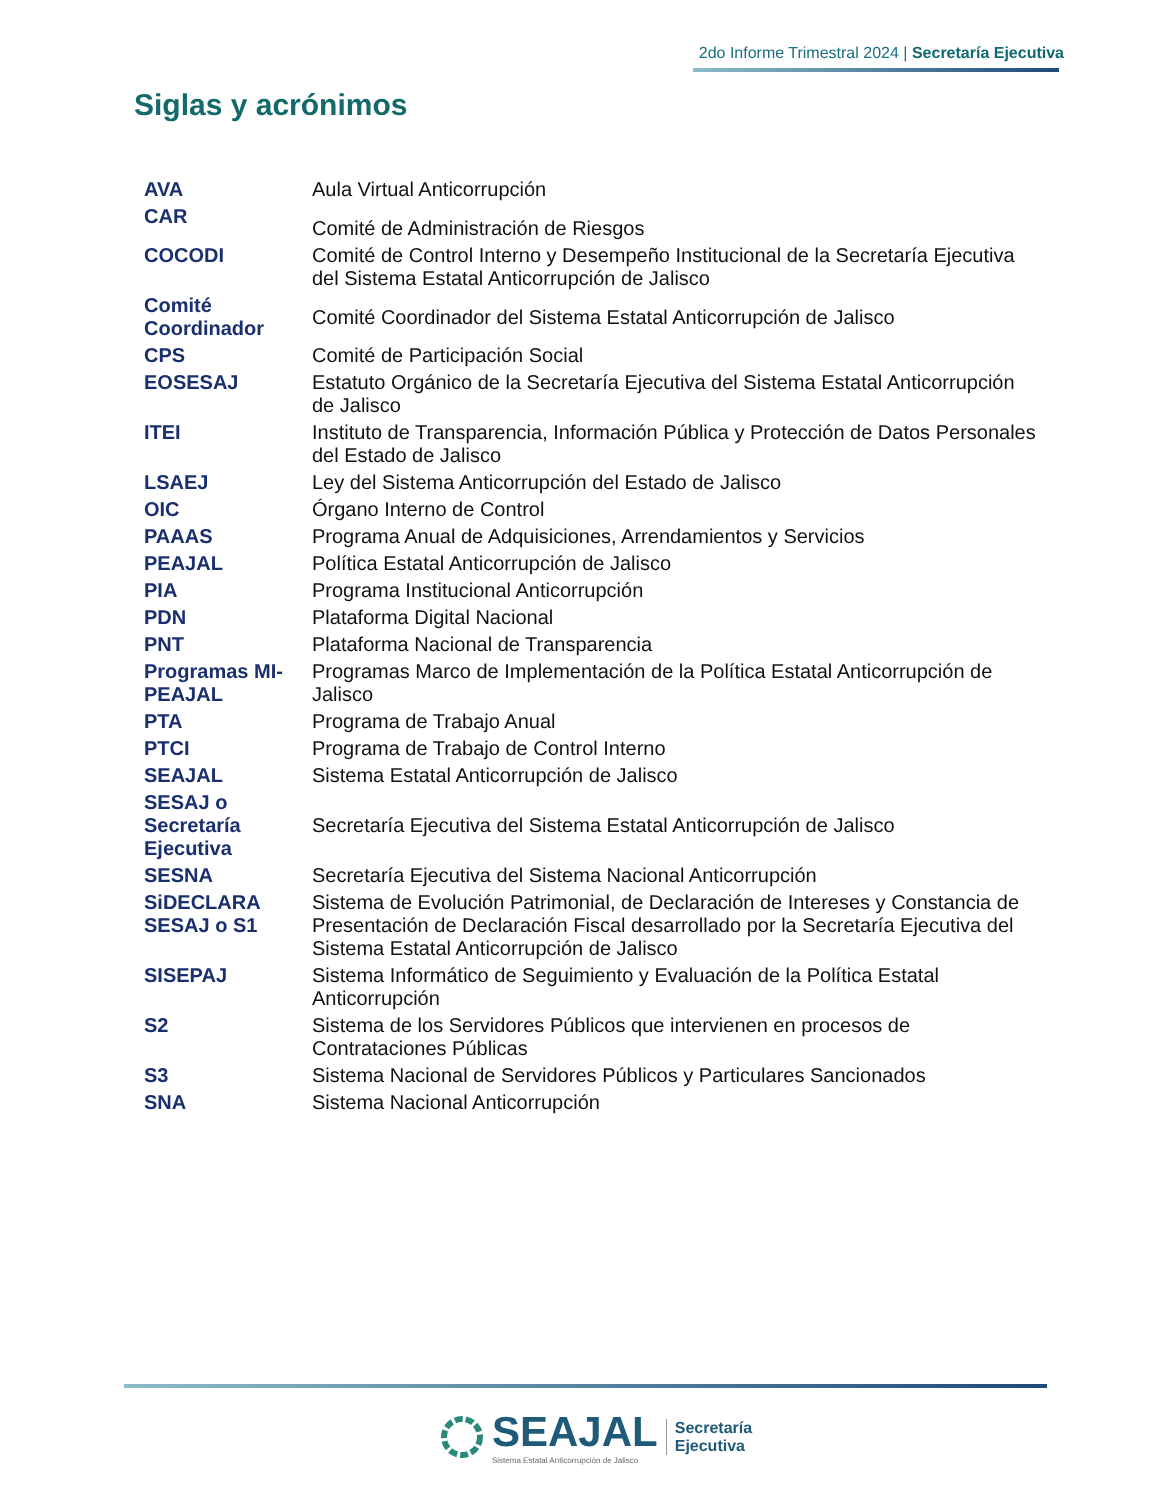2do Informe Trimestral 2024 | Secretaría Ejecutiva
Siglas y acrónimos
| AVA | Aula Virtual Anticorrupción |
| CAR | Comité de Administración de Riesgos |
| COCODI | Comité de Control Interno y Desempeño Institucional de la Secretaría Ejecutiva del Sistema Estatal Anticorrupción de Jalisco |
| Comité Coordinador | Comité Coordinador del Sistema Estatal Anticorrupción de Jalisco |
| CPS | Comité de Participación Social |
| EOSESAJ | Estatuto Orgánico de la Secretaría Ejecutiva del Sistema Estatal Anticorrupción de Jalisco |
| ITEI | Instituto de Transparencia, Información Pública y Protección de Datos Personales del Estado de Jalisco |
| LSAEJ | Ley del Sistema Anticorrupción del Estado de Jalisco |
| OIC | Órgano Interno de Control |
| PAAAS | Programa Anual de Adquisiciones, Arrendamientos y Servicios |
| PEAJAL | Política Estatal Anticorrupción de Jalisco |
| PIA | Programa Institucional Anticorrupción |
| PDN | Plataforma Digital Nacional |
| PNT | Plataforma Nacional de Transparencia |
| Programas MI-PEAJAL | Programas Marco de Implementación de la Política Estatal Anticorrupción de Jalisco |
| PTA | Programa de Trabajo Anual |
| PTCI | Programa de Trabajo de Control Interno |
| SEAJAL | Sistema Estatal Anticorrupción de Jalisco |
| SESAJ o Secretaría Ejecutiva | Secretaría Ejecutiva del Sistema Estatal Anticorrupción de Jalisco |
| SESNA | Secretaría Ejecutiva del Sistema Nacional Anticorrupción |
| SiDECLARA SESAJ o S1 | Sistema de Evolución Patrimonial, de Declaración de Intereses y Constancia de Presentación de Declaración Fiscal desarrollado por la Secretaría Ejecutiva del Sistema Estatal Anticorrupción de Jalisco |
| SISEPAJ | Sistema Informático de Seguimiento y Evaluación de la Política Estatal Anticorrupción |
| S2 | Sistema de los Servidores Públicos que intervienen en procesos de Contrataciones Públicas |
| S3 | Sistema Nacional de Servidores Públicos y Particulares Sancionados |
| SNA | Sistema Nacional Anticorrupción |
SEAJAL
Sistema Estatal Anticorrupción de Jalisco
Secretaría
Ejecutiva